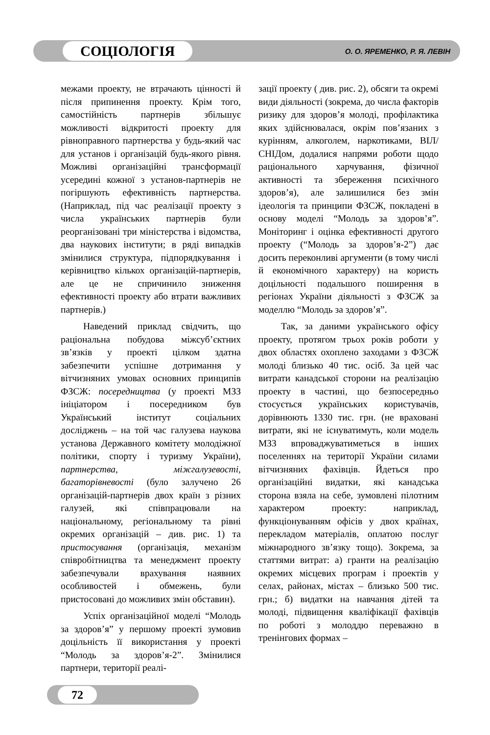СОЦІОЛОГІЯ
О. О. ЯРЕМЕНКО, Р. Я. ЛЕВІН
межами проекту, не втрачають цінності й після припинення проекту. Крім того, самостійність партнерів збільшує можливості відкритості проекту для рівноправного партнерства у будь-який час для установ і організацій будь-якого рівня. Можливі організаційні трансформації усередині кожної з установ-партнерів не погіршують ефективність партнерства. (Наприклад, під час реалізації проекту з числа українських партнерів були реорганізовані три міністерства і відомства, два наукових інститути; в ряді випадків змінилися структура, підпорядкування і керівництво кількох організацій-партнерів, але це не спричинило зниження ефективності проекту або втрати важливих партнерів.)
Наведений приклад свідчить, що раціональна побудова міжсуб’єктних зв’язків у проекті цілком здатна забезпечити успішне дотримання у вітчизняних умовах основних принципів ФЗСЖ: посередництва (у проекті МЗЗ ініціатором і посередником був Український інститут соціальних досліджень – на той час галузева наукова установа Державного комітету молодіжної політики, спорту і туризму України), партнерства, міжгалузевості, багаторівневості (було залучено 26 організацій-партнерів двох країн з різних галузей, які співпрацювали на національному, регіональному та рівні окремих організацій – див. рис. 1) та пристосування (організація, механізм співробітництва та менеджмент проекту забезпечували врахування наявних особливостей і обмежень, були пристосовані до можливих змін обставин).
Успіх організаційної моделі “Молодь за здоров’я” у першому проекті зумовив доцільність її використання у проекті “Молодь за здоров’я-2”. Змінилися партнери, території реалі-
зації проекту ( див. рис. 2), обсяги та окремі види діяльності (зокрема, до числа факторів ризику для здоров’я молоді, профілактика яких здійснювалася, окрім пов’язаних з курінням, алкоголем, наркотиками, ВІЛ/СНІДом, додалися напрями роботи щодо раціонального харчування, фізичної активності та збереження психічного здоров’я), але залишилися без змін ідеологія та принципи ФЗСЖ, покладені в основу моделі “Молодь за здоров’я”. Моніторинг і оцінка ефективності другого проекту (“Молодь за здоров’я-2”) дає досить переконливі аргументи (в тому числі й економічного характеру) на користь доцільності подальшого поширення в регіонах України діяльності з ФЗСЖ за моделлю “Молодь за здоров’я”.
Так, за даними українського офісу проекту, протягом трьох років роботи у двох областях охоплено заходами з ФЗСЖ молоді близько 40 тис. осіб. За цей час витрати канадської сторони на реалізацію проекту в частині, що безпосередньо стосується українських користувачів, дорівнюють 1330 тис. грн. (не враховані витрати, які не існуватимуть, коли модель МЗЗ впроваджуватиметься в інших поселеннях на території України силами вітчизняних фахівців. Йдеться про організаційні видатки, які канадська сторона взяла на себе, зумовлені пілотним характером проекту: наприклад, функціонуванням офісів у двох країнах, перекладом матеріалів, оплатою послуг міжнародного зв’язку тощо). Зокрема, за статтями витрат: а) гранти на реалізацію окремих місцевих програм і проектів у селах, районах, містах – близько 500 тис. грн.; б) видатки на навчання дітей та молоді, підвищення кваліфікації фахівців по роботі з молоддю переважно в тренінгових формах –
72